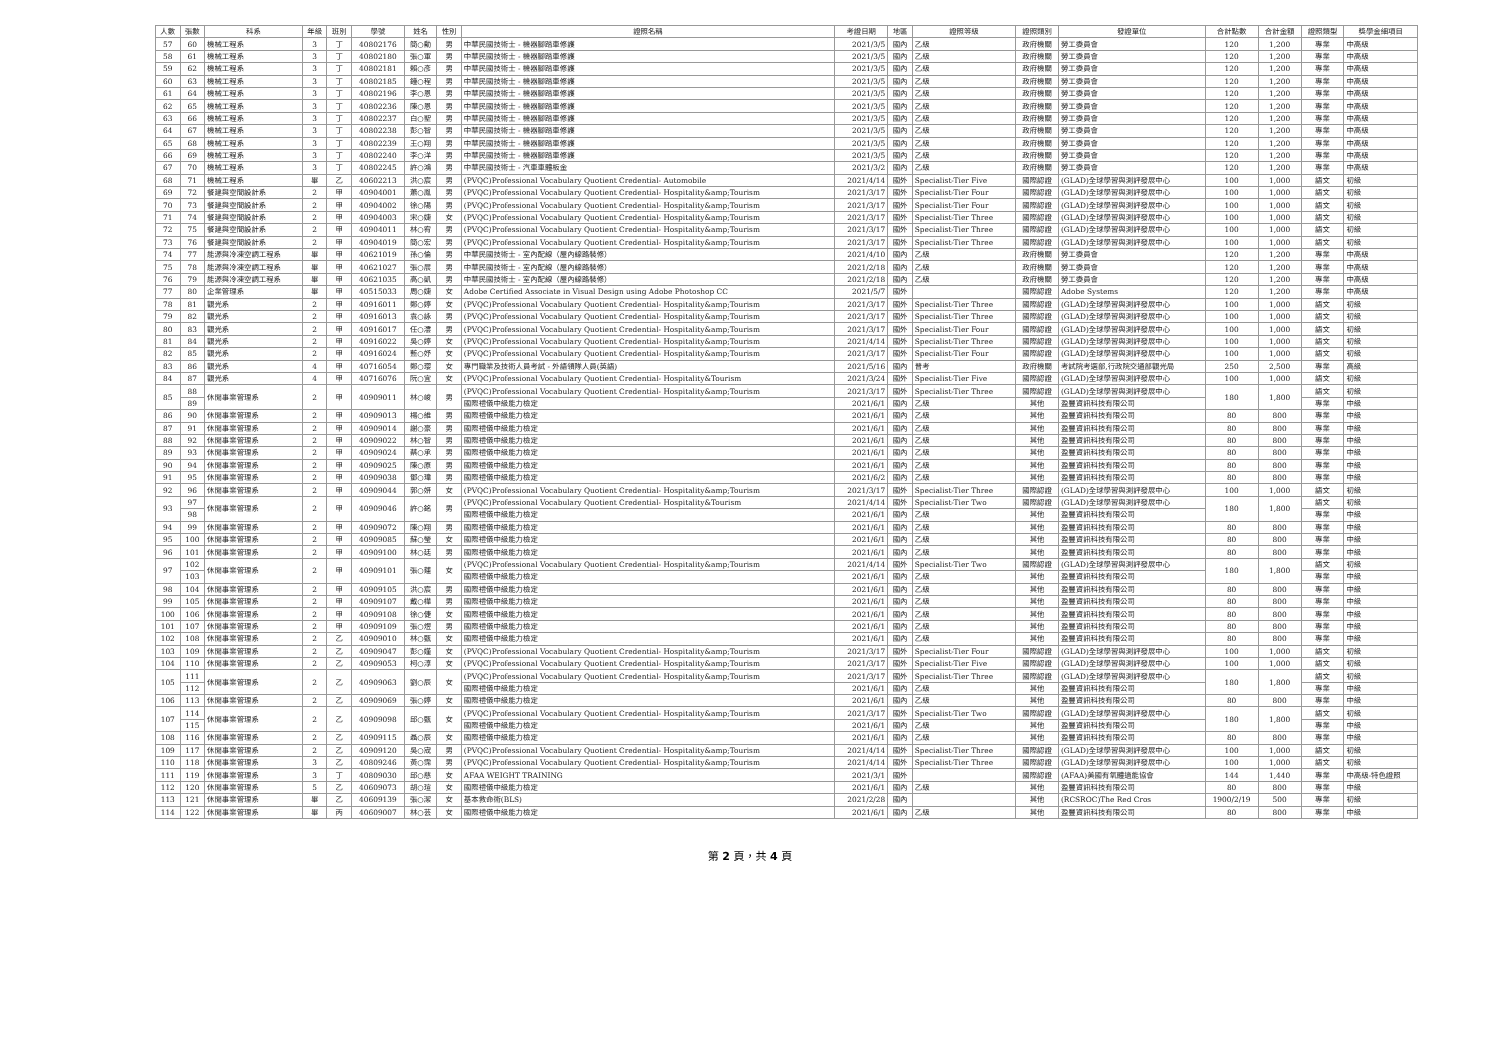| 人數 | 張數 | 科系 | 年級 | 班別 | 學號 | 姓名 | 性別 | 證照名稱 | 考證日期 | 地區 | 證照等級 | 證照類別 | 發證單位 | 合計點數 | 合計金額 | 證照類型 | 獎學金細項目 |
| --- | --- | --- | --- | --- | --- | --- | --- | --- | --- | --- | --- | --- | --- | --- | --- | --- | --- |
| 57 | 60 | 機械工程系 | 3 | 丁 | 40802176 | 簡○勳 | 男 | 中華民國技術士 - 機器腳踏車修護 | 2021/3/5 | 國內 | 乙級 | 政府機關 | 勞工委員會 | 120 | 1,200 | 專業 | 中高級 |
| 58 | 61 | 機械工程系 | 3 | 丁 | 40802180 | 張○軍 | 男 | 中華民國技術士 - 機器腳踏車修護 | 2021/3/5 | 國內 | 乙級 | 政府機關 | 勞工委員會 | 120 | 1,200 | 專業 | 中高級 |
| 59 | 62 | 機械工程系 | 3 | 丁 | 40802181 | 賴○彥 | 男 | 中華民國技術士 - 機器腳踏車修護 | 2021/3/5 | 國內 | 乙級 | 政府機關 | 勞工委員會 | 120 | 1,200 | 專業 | 中高級 |
| 60 | 63 | 機械工程系 | 3 | 丁 | 40802185 | 鍾○程 | 男 | 中華民國技術士 - 機器腳踏車修護 | 2021/3/5 | 國內 | 乙級 | 政府機關 | 勞工委員會 | 120 | 1,200 | 專業 | 中高級 |
| 61 | 64 | 機械工程系 | 3 | 丁 | 40802196 | 李○恩 | 男 | 中華民國技術士 - 機器腳踏車修護 | 2021/3/5 | 國內 | 乙級 | 政府機關 | 勞工委員會 | 120 | 1,200 | 專業 | 中高級 |
| 62 | 65 | 機械工程系 | 3 | 丁 | 40802236 | 陳○恩 | 男 | 中華民國技術士 - 機器腳踏車修護 | 2021/3/5 | 國內 | 乙級 | 政府機關 | 勞工委員會 | 120 | 1,200 | 專業 | 中高級 |
| 63 | 66 | 機械工程系 | 3 | 丁 | 40802237 | 白○聖 | 男 | 中華民國技術士 - 機器腳踏車修護 | 2021/3/5 | 國內 | 乙級 | 政府機關 | 勞工委員會 | 120 | 1,200 | 專業 | 中高級 |
| 64 | 67 | 機械工程系 | 3 | 丁 | 40802238 | 彭○智 | 男 | 中華民國技術士 - 機器腳踏車修護 | 2021/3/5 | 國內 | 乙級 | 政府機關 | 勞工委員會 | 120 | 1,200 | 專業 | 中高級 |
| 65 | 68 | 機械工程系 | 3 | 丁 | 40802239 | 王○翔 | 男 | 中華民國技術士 - 機器腳踏車修護 | 2021/3/5 | 國內 | 乙級 | 政府機關 | 勞工委員會 | 120 | 1,200 | 專業 | 中高級 |
| 66 | 69 | 機械工程系 | 3 | 丁 | 40802240 | 李○洋 | 男 | 中華民國技術士 - 機器腳踏車修護 | 2021/3/5 | 國內 | 乙級 | 政府機關 | 勞工委員會 | 120 | 1,200 | 專業 | 中高級 |
| 67 | 70 | 機械工程系 | 3 | 丁 | 40802245 | 許○鴻 | 男 | 中華民國技術士 - 汽車車體板金 | 2021/3/2 | 國內 | 乙級 | 政府機關 | 勞工委員會 | 120 | 1,200 | 專業 | 中高級 |
| 68 | 71 | 機械工程系 | 畢 | 乙 | 40602213 | 洪○宸 | 男 | (PVQC)Professional Vocabulary Quotient Credential- Automobile | 2021/4/14 | 國外 | Specialist-Tier Five | 國際認證 | (GLAD)全球學習與測評發展中心 | 100 | 1,000 | 語文 | 初級 |
| 69 | 72 | 餐建與空間設計系 | 2 | 甲 | 40904001 | 蕭○胤 | 男 | (PVQC)Professional Vocabulary Quotient Credential- Hospitality&amp;Tourism | 2021/3/17 | 國外 | Specialist-Tier Four | 國際認證 | (GLAD)全球學習與測評發展中心 | 100 | 1,000 | 語文 | 初級 |
| 70 | 73 | 餐建與空間設計系 | 2 | 甲 | 40904002 | 徐○陽 | 男 | (PVQC)Professional Vocabulary Quotient Credential- Hospitality&amp;Tourism | 2021/3/17 | 國外 | Specialist-Tier Four | 國際認證 | (GLAD)全球學習與測評發展中心 | 100 | 1,000 | 語文 | 初級 |
| 71 | 74 | 餐建與空間設計系 | 2 | 甲 | 40904003 | 宋○婕 | 女 | (PVQC)Professional Vocabulary Quotient Credential- Hospitality&amp;Tourism | 2021/3/17 | 國外 | Specialist-Tier Three | 國際認證 | (GLAD)全球學習與測評發展中心 | 100 | 1,000 | 語文 | 初級 |
| 72 | 75 | 餐建與空間設計系 | 2 | 甲 | 40904011 | 林○宥 | 男 | (PVQC)Professional Vocabulary Quotient Credential- Hospitality&amp;Tourism | 2021/3/17 | 國外 | Specialist-Tier Three | 國際認證 | (GLAD)全球學習與測評發展中心 | 100 | 1,000 | 語文 | 初級 |
| 73 | 76 | 餐建與空間設計系 | 2 | 甲 | 40904019 | 簡○宏 | 男 | (PVQC)Professional Vocabulary Quotient Credential- Hospitality&amp;Tourism | 2021/3/17 | 國外 | Specialist-Tier Three | 國際認證 | (GLAD)全球學習與測評發展中心 | 100 | 1,000 | 語文 | 初級 |
| 74 | 77 | 能源與冷凍空調工程系 | 畢 | 甲 | 40621019 | 孫○倫 | 男 | 中華民國技術士 - 室內配線（屋內線路裝修） | 2021/4/10 | 國內 | 乙級 | 政府機關 | 勞工委員會 | 120 | 1,200 | 專業 | 中高級 |
| 75 | 78 | 能源與冷凍空調工程系 | 畢 | 甲 | 40621027 | 張○展 | 男 | 中華民國技術士 - 室內配線（屋內線路裝修） | 2021/2/18 | 國內 | 乙級 | 政府機關 | 勞工委員會 | 120 | 1,200 | 專業 | 中高級 |
| 76 | 79 | 能源與冷凍空調工程系 | 畢 | 甲 | 40621035 | 高○凱 | 男 | 中華民國技術士 - 室內配線（屋內線路裝修） | 2021/2/18 | 國內 | 乙級 | 政府機關 | 勞工委員會 | 120 | 1,200 | 專業 | 中高級 |
| 77 | 80 | 企業管理系 | 畢 | 甲 | 40515033 | 周○婕 | 女 | Adobe Certified Associate in Visual Design using Adobe Photoshop CC | 2021/5/7 | 國外 | | 國際認證 | Adobe Systems | 120 | 1,200 | 專業 | 中高級 |
| 78 | 81 | 觀光系 | 2 | 甲 | 40916011 | 鄭○婷 | 女 | (PVQC)Professional Vocabulary Quotient Credential- Hospitality&amp;Tourism | 2021/3/17 | 國外 | Specialist-Tier Three | 國際認證 | (GLAD)全球學習與測評發展中心 | 100 | 1,000 | 語文 | 初級 |
| 79 | 82 | 觀光系 | 2 | 甲 | 40916013 | 袁○詠 | 男 | (PVQC)Professional Vocabulary Quotient Credential- Hospitality&amp;Tourism | 2021/3/17 | 國外 | Specialist-Tier Three | 國際認證 | (GLAD)全球學習與測評發展中心 | 100 | 1,000 | 語文 | 初級 |
| 80 | 83 | 觀光系 | 2 | 甲 | 40916017 | 任○澐 | 男 | (PVQC)Professional Vocabulary Quotient Credential- Hospitality&amp;Tourism | 2021/3/17 | 國外 | Specialist-Tier Four | 國際認證 | (GLAD)全球學習與測評發展中心 | 100 | 1,000 | 語文 | 初級 |
| 81 | 84 | 觀光系 | 2 | 甲 | 40916022 | 吳○婷 | 女 | (PVQC)Professional Vocabulary Quotient Credential- Hospitality&amp;Tourism | 2021/4/14 | 國外 | Specialist-Tier Three | 國際認證 | (GLAD)全球學習與測評發展中心 | 100 | 1,000 | 語文 | 初級 |
| 82 | 85 | 觀光系 | 2 | 甲 | 40916024 | 藍○妤 | 女 | (PVQC)Professional Vocabulary Quotient Credential- Hospitality&amp;Tourism | 2021/3/17 | 國外 | Specialist-Tier Four | 國際認證 | (GLAD)全球學習與測評發展中心 | 100 | 1,000 | 語文 | 初級 |
| 83 | 86 | 觀光系 | 4 | 甲 | 40716054 | 鄭○瓔 | 女 | 專門職業及技術人員考試 - 外語領隊人員(英語) | 2021/5/16 | 國內 | 普考 | 政府機關 | 考試院考選部,行政院交通部觀光局 | 250 | 2,500 | 專業 | 高級 |
| 84 | 87 | 觀光系 | 4 | 甲 | 40716076 | 阮○宜 | 女 | (PVQC)Professional Vocabulary Quotient Credential- Hospitality&Tourism | 2021/3/24 | 國外 | Specialist-Tier Five | 國際認證 | (GLAD)全球學習與測評發展中心 | 100 | 1,000 | 語文 | 初級 |
| 85 | 88 | 休閒事業管理系 | 2 | 甲 | 40909011 | 林○峻 | 男 | (PVQC)Professional Vocabulary Quotient Credential- Hospitality&amp;Tourism | 2021/3/17 | 國外 | Specialist-Tier Three | 國際認證 | (GLAD)全球學習與測評發展中心 | 180 | 1,800 | 語文 | 初級 |
| | 89 | | | | | | | 國際禮儀中級能力檢定 | 2021/6/1 | 國內 | 乙級 | 其他 | 盈豐資訊科技有限公司 | | | 專業 | 中級 |
| 86 | 90 | 休閒事業管理系 | 2 | 甲 | 40909013 | 楊○維 | 男 | 國際禮儀中級能力檢定 | 2021/6/1 | 國內 | 乙級 | 其他 | 盈豐資訊科技有限公司 | 80 | 800 | 專業 | 中級 |
| 87 | 91 | 休閒事業管理系 | 2 | 甲 | 40909014 | 謝○豪 | 男 | 國際禮儀中級能力檢定 | 2021/6/1 | 國內 | 乙級 | 其他 | 盈豐資訊科技有限公司 | 80 | 800 | 專業 | 中級 |
| 88 | 92 | 休閒事業管理系 | 2 | 甲 | 40909022 | 林○智 | 男 | 國際禮儀中級能力檢定 | 2021/6/1 | 國內 | 乙級 | 其他 | 盈豐資訊科技有限公司 | 80 | 800 | 專業 | 中級 |
| 89 | 93 | 休閒事業管理系 | 2 | 甲 | 40909024 | 蔡○承 | 男 | 國際禮儀中級能力檢定 | 2021/6/1 | 國內 | 乙級 | 其他 | 盈豐資訊科技有限公司 | 80 | 800 | 專業 | 中級 |
| 90 | 94 | 休閒事業管理系 | 2 | 甲 | 40909025 | 陳○原 | 男 | 國際禮儀中級能力檢定 | 2021/6/1 | 國內 | 乙級 | 其他 | 盈豐資訊科技有限公司 | 80 | 800 | 專業 | 中級 |
| 91 | 95 | 休閒事業管理系 | 2 | 甲 | 40909038 | 鄧○瑋 | 男 | 國際禮儀中級能力檢定 | 2021/6/2 | 國內 | 乙級 | 其他 | 盈豐資訊科技有限公司 | 80 | 800 | 專業 | 中級 |
| 92 | 96 | 休閒事業管理系 | 2 | 甲 | 40909044 | 郭○妍 | 女 | (PVQC)Professional Vocabulary Quotient Credential- Hospitality&amp;Tourism | 2021/3/17 | 國外 | Specialist-Tier Three | 國際認證 | (GLAD)全球學習與測評發展中心 | 100 | 1,000 | 語文 | 初級 |
| 93 | 97 | 休閒事業管理系 | 2 | 甲 | 40909046 | 許○銘 | 男 | (PVQC)Professional Vocabulary Quotient Credential- Hospitality&Tourism | 2021/4/14 | 國外 | Specialist-Tier Two | 國際認證 | (GLAD)全球學習與測評發展中心 | 180 | 1,800 | 語文 | 初級 |
| | 98 | | | | | | | 國際禮儀中級能力檢定 | 2021/6/1 | 國內 | 乙級 | 其他 | 盈豐資訊科技有限公司 | | | 專業 | 中級 |
| 94 | 99 | 休閒事業管理系 | 2 | 甲 | 40909072 | 陳○翔 | 男 | 國際禮儀中級能力檢定 | 2021/6/1 | 國內 | 乙級 | 其他 | 盈豐資訊科技有限公司 | 80 | 800 | 專業 | 中級 |
| 95 | 100 | 休閒事業管理系 | 2 | 甲 | 40909085 | 蘇○瑩 | 女 | 國際禮儀中級能力檢定 | 2021/6/1 | 國內 | 乙級 | 其他 | 盈豐資訊科技有限公司 | 80 | 800 | 專業 | 中級 |
| 96 | 101 | 休閒事業管理系 | 2 | 甲 | 40909100 | 林○廷 | 男 | 國際禮儀中級能力檢定 | 2021/6/1 | 國內 | 乙級 | 其他 | 盈豐資訊科技有限公司 | 80 | 800 | 專業 | 中級 |
| 97 | 102 | 休閒事業管理系 | 2 | 甲 | 40909101 | 張○蓮 | 女 | (PVQC)Professional Vocabulary Quotient Credential- Hospitality&amp;Tourism | 2021/4/14 | 國外 | Specialist-Tier Two | 國際認證 | (GLAD)全球學習與測評發展中心 | 180 | 1,800 | 語文 | 初級 |
| | 103 | | | | | | | 國際禮儀中級能力檢定 | 2021/6/1 | 國內 | 乙級 | 其他 | 盈豐資訊科技有限公司 | | | 專業 | 中級 |
| 98 | 104 | 休閒事業管理系 | 2 | 甲 | 40909105 | 洪○宸 | 男 | 國際禮儀中級能力檢定 | 2021/6/1 | 國內 | 乙級 | 其他 | 盈豐資訊科技有限公司 | 80 | 800 | 專業 | 中級 |
| 99 | 105 | 休閒事業管理系 | 2 | 甲 | 40909107 | 戴○樺 | 男 | 國際禮儀中級能力檢定 | 2021/6/1 | 國內 | 乙級 | 其他 | 盈豐資訊科技有限公司 | 80 | 800 | 專業 | 中級 |
| 100 | 106 | 休閒事業管理系 | 2 | 甲 | 40909108 | 徐○倢 | 女 | 國際禮儀中級能力檢定 | 2021/6/1 | 國內 | 乙級 | 其他 | 盈豐資訊科技有限公司 | 80 | 800 | 專業 | 中級 |
| 101 | 107 | 休閒事業管理系 | 2 | 甲 | 40909109 | 張○煜 | 男 | 國際禮儀中級能力檢定 | 2021/6/1 | 國內 | 乙級 | 其他 | 盈豐資訊科技有限公司 | 80 | 800 | 專業 | 中級 |
| 102 | 108 | 休閒事業管理系 | 2 | 乙 | 40909010 | 林○甄 | 女 | 國際禮儀中級能力檢定 | 2021/6/1 | 國內 | 乙級 | 其他 | 盈豐資訊科技有限公司 | 80 | 800 | 專業 | 中級 |
| 103 | 109 | 休閒事業管理系 | 2 | 乙 | 40909047 | 彭○嫤 | 女 | (PVQC)Professional Vocabulary Quotient Credential- Hospitality&amp;Tourism | 2021/3/17 | 國外 | Specialist-Tier Four | 國際認證 | (GLAD)全球學習與測評發展中心 | 100 | 1,000 | 語文 | 初級 |
| 104 | 110 | 休閒事業管理系 | 2 | 乙 | 40909053 | 柯○淳 | 女 | (PVQC)Professional Vocabulary Quotient Credential- Hospitality&amp;Tourism | 2021/3/17 | 國外 | Specialist-Tier Five | 國際認證 | (GLAD)全球學習與測評發展中心 | 100 | 1,000 | 語文 | 初級 |
| 105 | 111 | 休閒事業管理系 | 2 | 乙 | 40909063 | 劉○辰 | 女 | (PVQC)Professional Vocabulary Quotient Credential- Hospitality&amp;Tourism | 2021/3/17 | 國外 | Specialist-Tier Three | 國際認證 | (GLAD)全球學習與測評發展中心 | 180 | 1,800 | 語文 | 初級 |
| | 112 | | | | | | | 國際禮儀中級能力檢定 | 2021/6/1 | 國內 | 乙級 | 其他 | 盈豐資訊科技有限公司 | | | 專業 | 中級 |
| 106 | 113 | 休閒事業管理系 | 2 | 乙 | 40909069 | 張○婷 | 女 | 國際禮儀中級能力檢定 | 2021/6/1 | 國內 | 乙級 | 其他 | 盈豐資訊科技有限公司 | 80 | 800 | 專業 | 中級 |
| 107 | 114 | 休閒事業管理系 | 2 | 乙 | 40909098 | 邱○甄 | 女 | (PVQC)Professional Vocabulary Quotient Credential- Hospitality&amp;Tourism | 2021/3/17 | 國外 | Specialist-Tier Two | 國際認證 | (GLAD)全球學習與測評發展中心 | 180 | 1,800 | 語文 | 初級 |
| | 115 | | | | | | | 國際禮儀中級能力檢定 | 2021/6/1 | 國內 | 乙級 | 其他 | 盈豐資訊科技有限公司 | | | 專業 | 中級 |
| 108 | 116 | 休閒事業管理系 | 2 | 乙 | 40909115 | 聶○辰 | 女 | 國際禮儀中級能力檢定 | 2021/6/1 | 國內 | 乙級 | 其他 | 盈豐資訊科技有限公司 | 80 | 800 | 專業 | 中級 |
| 109 | 117 | 休閒事業管理系 | 2 | 乙 | 40909120 | 吳○宬 | 男 | (PVQC)Professional Vocabulary Quotient Credential- Hospitality&amp;Tourism | 2021/4/14 | 國外 | Specialist-Tier Three | 國際認證 | (GLAD)全球學習與測評發展中心 | 100 | 1,000 | 語文 | 初級 |
| 110 | 118 | 休閒事業管理系 | 3 | 乙 | 40809246 | 黃○霈 | 男 | (PVQC)Professional Vocabulary Quotient Credential- Hospitality&amp;Tourism | 2021/4/14 | 國外 | Specialist-Tier Three | 國際認證 | (GLAD)全球學習與測評發展中心 | 100 | 1,000 | 語文 | 初級 |
| 111 | 119 | 休閒事業管理系 | 3 | 丁 | 40809030 | 邱○慈 | 女 | AFAA WEIGHT TRAINING | 2021/3/1 | 國外 | | 國際認證 | (AFAA)美國有氧體適能協會 | 144 | 1,440 | 專業 | 中高級-特色證照 |
| 112 | 120 | 休閒事業管理系 | 5 | 乙 | 40609073 | 胡○瑄 | 女 | 國際禮儀中級能力檢定 | 2021/6/1 | 國內 | 乙級 | 其他 | 盈豐資訊科技有限公司 | 80 | 800 | 專業 | 中級 |
| 113 | 121 | 休閒事業管理系 | 畢 | 乙 | 40609139 | 張○潔 | 女 | 基本救命術(BLS) | 2021/2/28 | 國內 | | 其他 | (RCSROC)The Red Cros | 1900/2/19 | 500 | 專業 | 初級 |
| 114 | 122 | 休閒事業管理系 | 畢 | 丙 | 40609007 | 林○芸 | 女 | 國際禮儀中級能力檢定 | 2021/6/1 | 國內 | 乙級 | 其他 | 盈豐資訊科技有限公司 | 80 | 800 | 專業 | 中級 |
第 2 頁，共 4 頁